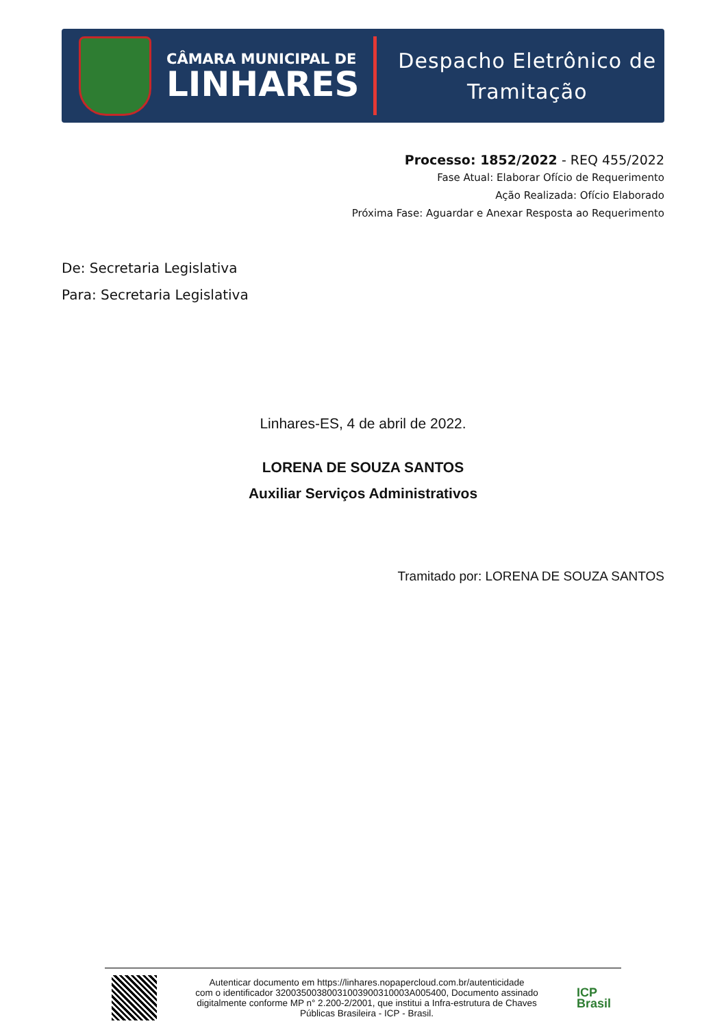CÂMARA MUNICIPAL DE
LINHARES
Despacho Eletrônico de
Tramitação
Processo: 1852/2022 - REQ 455/2022
Fase Atual: Elaborar Ofício de Requerimento
Ação Realizada: Ofício Elaborado
Próxima Fase: Aguardar e Anexar Resposta ao Requerimento
De: Secretaria Legislativa
Para: Secretaria Legislativa
Linhares-ES, 4 de abril de 2022.
LORENA DE SOUZA SANTOS
Auxiliar Serviços Administrativos
Tramitado por: LORENA DE SOUZA SANTOS
Autenticar documento em https://linhares.nopapercloud.com.br/autenticidade
com o identificador 32003500380031003900310003A005400, Documento assinado
digitalmente conforme MP n° 2.200-2/2001, que institui a Infra-estrutura de Chaves
Públicas Brasileira - ICP - Brasil.
ICP
Brasil